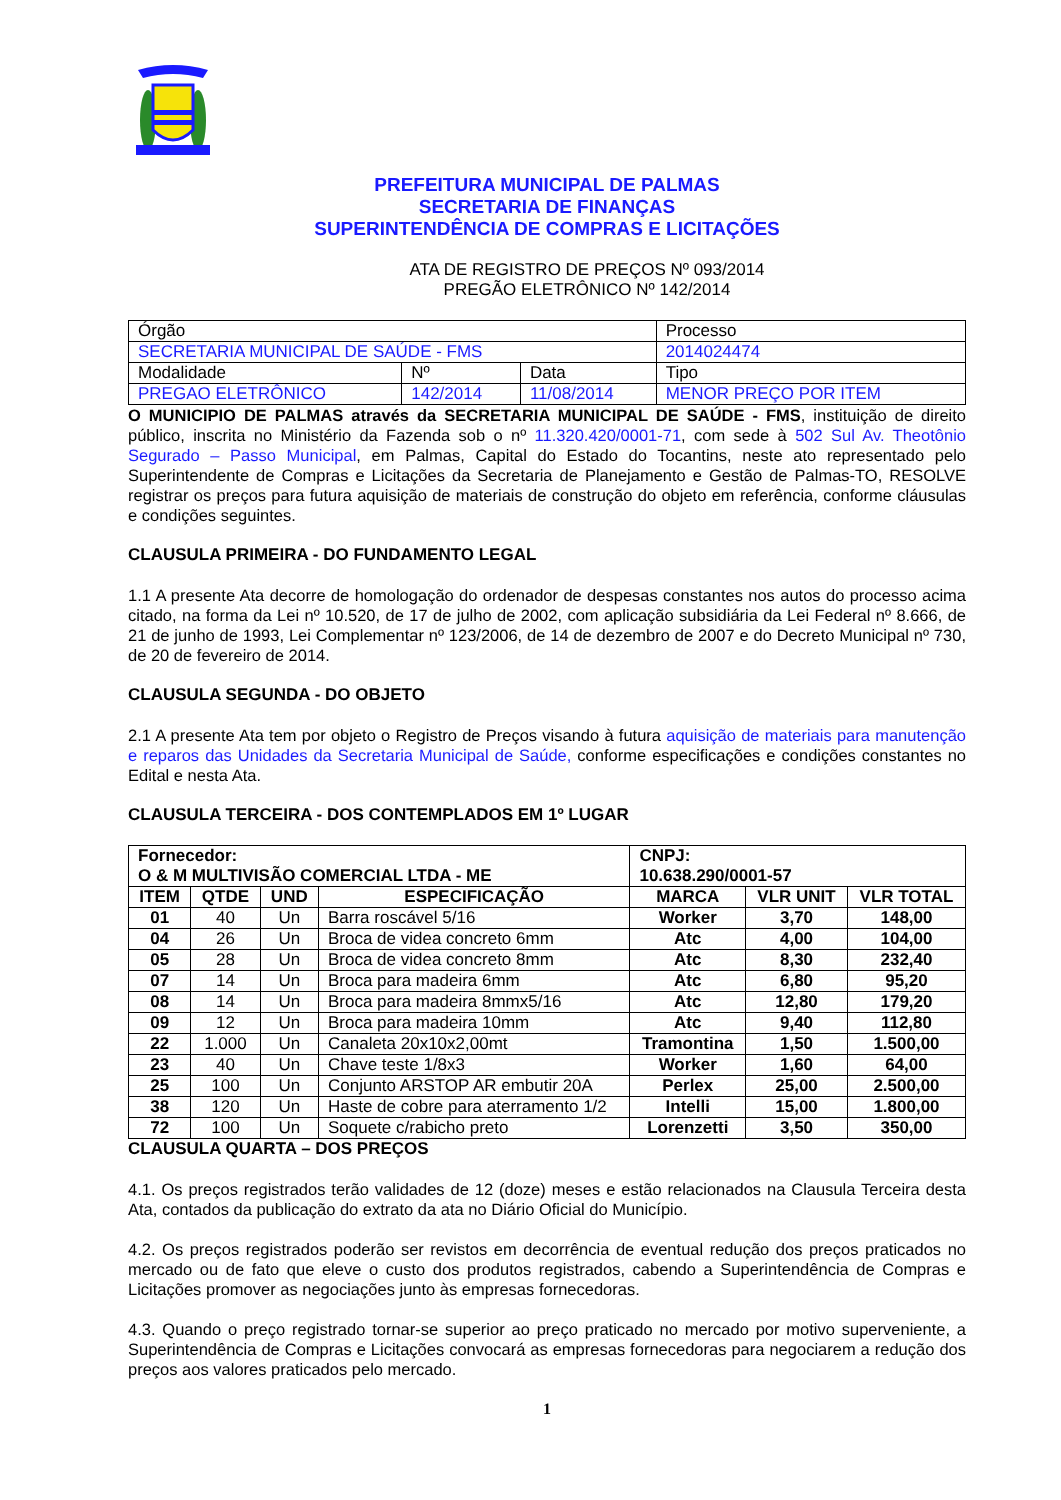PREFEITURA MUNICIPAL DE PALMAS
SECRETARIA DE FINANÇAS
SUPERINTENDÊNCIA DE COMPRAS E LICITAÇÕES
ATA DE REGISTRO DE PREÇOS Nº 093/2014
PREGÃO ELETRÔNICO Nº 142/2014
| Órgão | | | | Processo |
| SECRETARIA MUNICIPAL DE SAÚDE - FMS | | | | 2014024474 |
| Modalidade | Nº | Data | Tipo | |
| PREGAO ELETRÔNICO | 142/2014 | 11/08/2014 | MENOR PREÇO POR ITEM | |
O MUNICIPIO DE PALMAS através da SECRETARIA MUNICIPAL DE SAÚDE - FMS, instituição de direito público, inscrita no Ministério da Fazenda sob o nº 11.320.420/0001-71, com sede à 502 Sul Av. Theotônio Segurado – Passo Municipal, em Palmas, Capital do Estado do Tocantins, neste ato representado pelo Superintendente de Compras e Licitações da Secretaria de Planejamento e Gestão de Palmas-TO, RESOLVE registrar os preços para futura aquisição de materiais de construção do objeto em referência, conforme cláusulas e condições seguintes.
CLAUSULA PRIMEIRA - DO FUNDAMENTO LEGAL
1.1 A presente Ata decorre de homologação do ordenador de despesas constantes nos autos do processo acima citado, na forma da Lei nº 10.520, de 17 de julho de 2002, com aplicação subsidiária da Lei Federal nº 8.666, de 21 de junho de 1993, Lei Complementar nº 123/2006, de 14 de dezembro de 2007 e do Decreto Municipal nº 730, de 20 de fevereiro de 2014.
CLAUSULA SEGUNDA - DO OBJETO
2.1 A presente Ata tem por objeto o Registro de Preços visando à futura aquisição de materiais para manutenção e reparos das Unidades da Secretaria Municipal de Saúde, conforme especificações e condições constantes no Edital e nesta Ata.
CLAUSULA TERCEIRA - DOS CONTEMPLADOS EM 1º LUGAR
| Fornecedor: O & M MULTIVISÃO COMERCIAL LTDA - ME | | | | CNPJ: 10.638.290/0001-57 | | |
| ITEM | QTDE | UND | ESPECIFICAÇÃO | MARCA | VLR UNIT | VLR TOTAL |
| 01 | 40 | Un | Barra roscável 5/16 | Worker | 3,70 | 148,00 |
| 04 | 26 | Un | Broca de videa concreto 6mm | Atc | 4,00 | 104,00 |
| 05 | 28 | Un | Broca de videa concreto 8mm | Atc | 8,30 | 232,40 |
| 07 | 14 | Un | Broca para madeira 6mm | Atc | 6,80 | 95,20 |
| 08 | 14 | Un | Broca para madeira 8mmx5/16 | Atc | 12,80 | 179,20 |
| 09 | 12 | Un | Broca para madeira 10mm | Atc | 9,40 | 112,80 |
| 22 | 1.000 | Un | Canaleta 20x10x2,00mt | Tramontina | 1,50 | 1.500,00 |
| 23 | 40 | Un | Chave teste 1/8x3 | Worker | 1,60 | 64,00 |
| 25 | 100 | Un | Conjunto ARSTOP AR embutir 20A | Perlex | 25,00 | 2.500,00 |
| 38 | 120 | Un | Haste de cobre para aterramento 1/2 | Intelli | 15,00 | 1.800,00 |
| 72 | 100 | Un | Soquete c/rabicho preto | Lorenzetti | 3,50 | 350,00 |
CLAUSULA QUARTA – DOS PREÇOS
4.1. Os preços registrados terão validades de 12 (doze) meses e estão relacionados na Clausula Terceira desta Ata, contados da publicação do extrato da ata no Diário Oficial do Município.
4.2. Os preços registrados poderão ser revistos em decorrência de eventual redução dos preços praticados no mercado ou de fato que eleve o custo dos produtos registrados, cabendo a Superintendência de Compras e Licitações promover as negociações junto às empresas fornecedoras.
4.3. Quando o preço registrado tornar-se superior ao preço praticado no mercado por motivo superveniente, a Superintendência de Compras e Licitações convocará as empresas fornecedoras para negociarem a redução dos preços aos valores praticados pelo mercado.
1